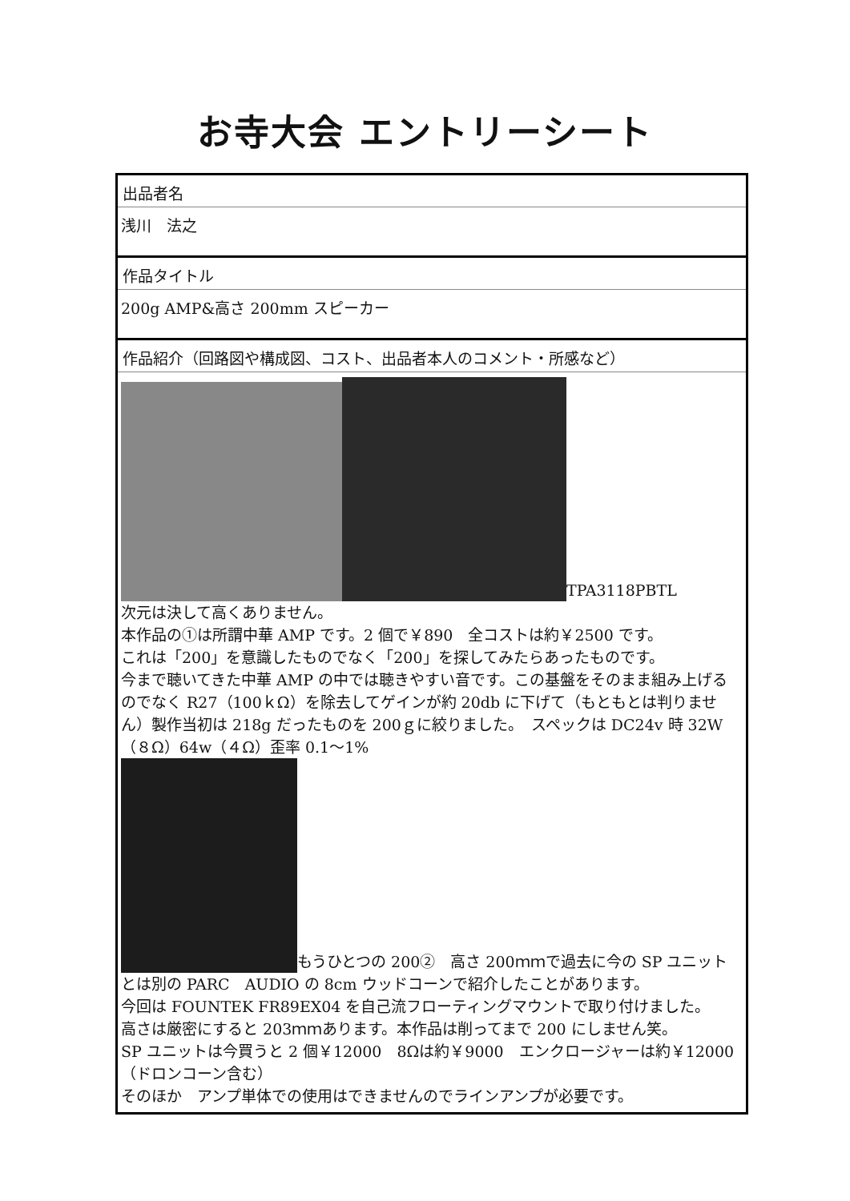お寺大会 エントリーシート
出品者名
浅川　法之
作品タイトル
200g AMP&高さ 200mm スピーカー
作品紹介（回路図や構成図、コスト、出品者本人のコメント・所感など）
TPA3118PBTL
次元は決して高くありません。
本作品の①は所謂中華 AMP です。2 個で￥890　全コストは約￥2500 です。
これは「200」を意識したものでなく「200」を探してみたらあったものです。
今まで聴いてきた中華 AMP の中では聴きやすい音です。この基盤をそのまま組み上げるのでなく R27（100ｋΩ）を除去してゲインが約 20db に下げて（もともとは判りません）製作当初は 218g だったものを 200ｇに絞りました。　スペックは DC24v 時 32W（８Ω）64w（４Ω）歪率 0.1～1%
もうひとつの 200②　高さ 200ｍｍで過去に今の SP ユニットとは別の PARC　AUDIO の 8cm ウッドコーンで紹介したことがあります。
今回は FOUNTEK FR89EX04 を自己流フローティングマウントで取り付けました。
高さは厳密にすると 203ｍｍあります。本作品は削ってまで 200 にしません笑。
SP ユニットは今買うと 2 個￥12000　8Ωは約￥9000　エンクロージャーは約￥12000（ドロンコーン含む）
そのほか　アンプ単体での使用はできませんのでラインアンプが必要です。